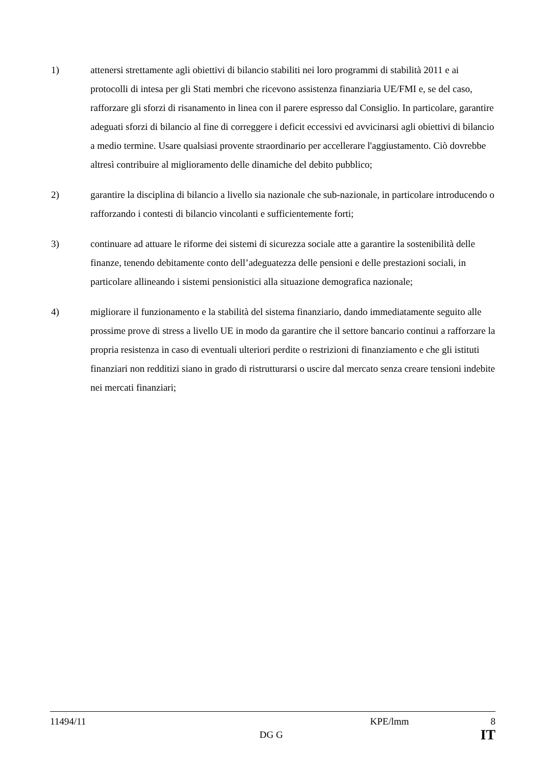1) attenersi strettamente agli obiettivi di bilancio stabiliti nei loro programmi di stabilità 2011 e ai protocolli di intesa per gli Stati membri che ricevono assistenza finanziaria UE/FMI e, se del caso, rafforzare gli sforzi di risanamento in linea con il parere espresso dal Consiglio. In particolare, garantire adeguati sforzi di bilancio al fine di correggere i deficit eccessivi ed avvicinarsi agli obiettivi di bilancio a medio termine. Usare qualsiasi provente straordinario per accellerare l'aggiustamento. Ciò dovrebbe altresì contribuire al miglioramento delle dinamiche del debito pubblico;
2) garantire la disciplina di bilancio a livello sia nazionale che sub-nazionale, in particolare introducendo o rafforzando i contesti di bilancio vincolanti e sufficientemente forti;
3) continuare ad attuare le riforme dei sistemi di sicurezza sociale atte a garantire la sostenibilità delle finanze, tenendo debitamente conto dell’adeguatezza delle pensioni e delle prestazioni sociali, in particolare allineando i sistemi pensionistici alla situazione demografica nazionale;
4) migliorare il funzionamento e la stabilità del sistema finanziario, dando immediatamente seguito alle prossime prove di stress a livello UE in modo da garantire che il settore bancario continui a rafforzare la propria resistenza in caso di eventuali ulteriori perdite o restrizioni di finanziamento e che gli istituti finanziari non redditizi siano in grado di ristrutturarsi o uscire dal mercato senza creare tensioni indebite nei mercati finanziari;
11494/11 KPE/lmm 8
DG G IT